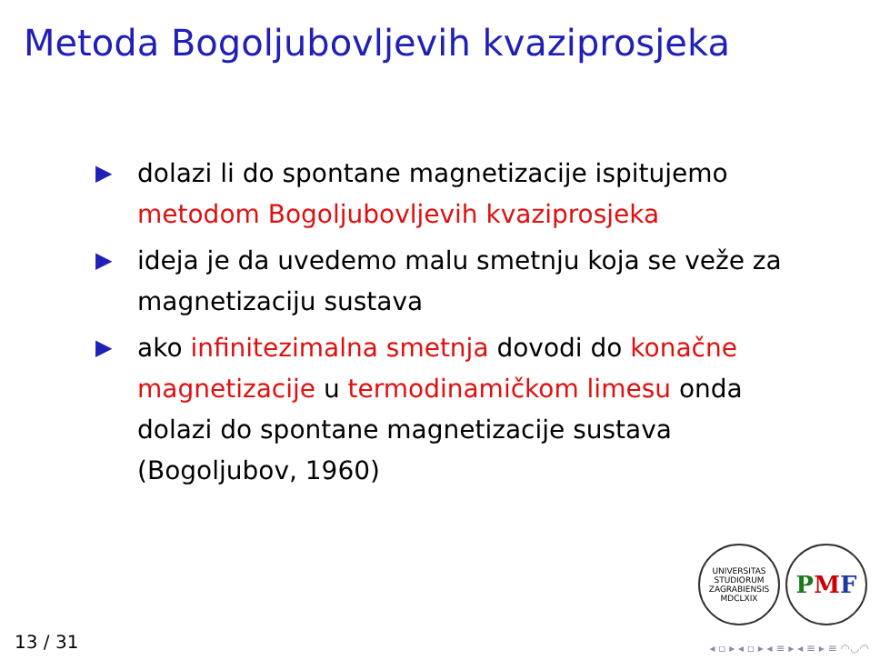Metoda Bogoljubovljevih kvaziprosjeka
▶ dolazi li do spontane magnetizacije ispitujemo metodom Bogoljubovljevih kvaziprosjeka
▶ ideja je da uvedemo malu smetnju koja se veže za magnetizaciju sustava
▶ ako infinitezimalna smetnja dovodi do konačne magnetizacije u termodinamičkom limesu onda dolazi do spontane magnetizacije sustava (Bogoljubov, 1960)
UNIVERSITAS STUDIORUM ZAGRABIENSIS
MDCLXIX
PMF
13 / 31 ◂ ▫ ▸ ◂ ▫ ▸ ◂ ≡ ▸ ◂ ≡ ▸ ≡ ◠◡◠